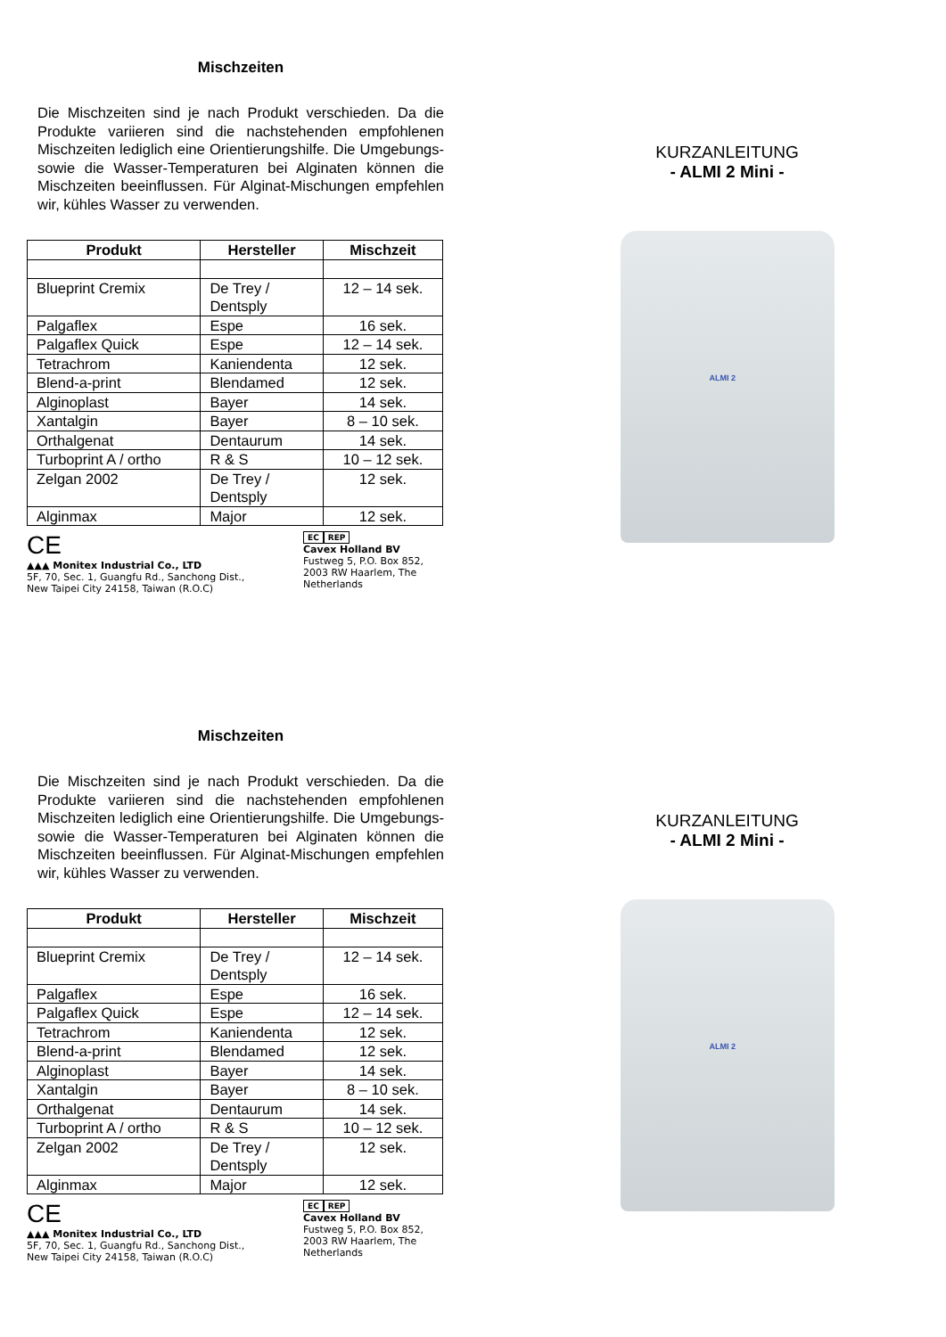Mischzeiten
Die Mischzeiten sind je nach Produkt verschieden. Da die Produkte variieren sind die nachstehenden empfohlenen Mischzeiten lediglich eine Orientierungshilfe. Die Umgebungs- sowie die Wasser-Temperaturen bei Alginaten können die Mischzeiten beeinflussen. Für Alginat-Mischungen empfehlen wir, kühles Wasser zu verwenden.
| Produkt | Hersteller | Mischzeit |
| --- | --- | --- |
| Blueprint Cremix | De Trey / Dentsply | 12 – 14 sek. |
| Palgaflex | Espe | 16 sek. |
| Palgaflex Quick | Espe | 12 – 14 sek. |
| Tetrachrom | Kaniendenta | 12 sek. |
| Blend-a-print | Blendamed | 12 sek. |
| Alginoplast | Bayer | 14 sek. |
| Xantalgin | Bayer | 8 – 10 sek. |
| Orthalgenat | Dentaurum | 14 sek. |
| Turboprint A / ortho | R & S | 10 – 12 sek. |
| Zelgan 2002 | De Trey / Dentsply | 12 sek. |
| Alginmax | Major | 12 sek. |
CE
▲▲▲ Monitex Industrial Co., LTD
5F, 70, Sec. 1, Guangfu Rd., Sanchong Dist.,
New Taipei City 24158, Taiwan (R.O.C)
EC REP
Cavex Holland BV
Fustweg 5, P.O. Box 852,
2003 RW Haarlem, The
Netherlands
KURZANLEITUNG
- ALMI 2 Mini -
ALMI 2
Mischzeiten
Die Mischzeiten sind je nach Produkt verschieden. Da die Produkte variieren sind die nachstehenden empfohlenen Mischzeiten lediglich eine Orientierungshilfe. Die Umgebungs- sowie die Wasser-Temperaturen bei Alginaten können die Mischzeiten beeinflussen. Für Alginat-Mischungen empfehlen wir, kühles Wasser zu verwenden.
| Produkt | Hersteller | Mischzeit |
| --- | --- | --- |
| Blueprint Cremix | De Trey / Dentsply | 12 – 14 sek. |
| Palgaflex | Espe | 16 sek. |
| Palgaflex Quick | Espe | 12 – 14 sek. |
| Tetrachrom | Kaniendenta | 12 sek. |
| Blend-a-print | Blendamed | 12 sek. |
| Alginoplast | Bayer | 14 sek. |
| Xantalgin | Bayer | 8 – 10 sek. |
| Orthalgenat | Dentaurum | 14 sek. |
| Turboprint A / ortho | R & S | 10 – 12 sek. |
| Zelgan 2002 | De Trey / Dentsply | 12 sek. |
| Alginmax | Major | 12 sek. |
CE
▲▲▲ Monitex Industrial Co., LTD
5F, 70, Sec. 1, Guangfu Rd., Sanchong Dist.,
New Taipei City 24158, Taiwan (R.O.C)
EC REP
Cavex Holland BV
Fustweg 5, P.O. Box 852,
2003 RW Haarlem, The
Netherlands
KURZANLEITUNG
- ALMI 2 Mini -
ALMI 2